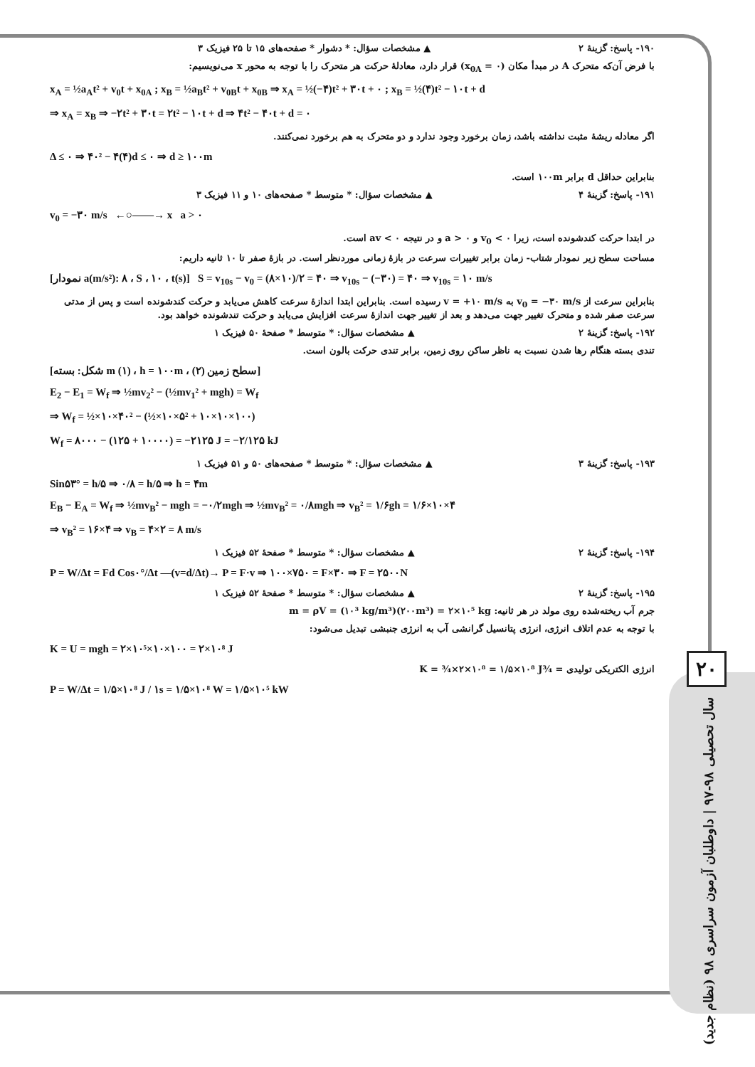۱۹۰- پاسخ: گزینهٔ ۲ ▲ مشخصات سؤال: * دشوار * صفحه‌های ۱۵ تا ۲۵ فیزیک ۳
با فرض آن‌که متحرک A در مبدأ مکان (x<sub>0A</sub> = ۰) قرار دارد، معادلهٔ حرکت هر متحرک را با توجه به محور x می‌نویسیم:
x<sub>A</sub> = ½a<sub>A</sub>t² + v<sub>0</sub>t + x<sub>0A</sub> ; x<sub>B</sub> = ½a<sub>B</sub>t² + v<sub>0B</sub>t + x<sub>0B</sub> ⇒ x<sub>A</sub> = ½(−۴)t² + ۳۰t + ۰ ; x<sub>B</sub> = ½(۴)t² − ۱۰t + d
⇒ x<sub>A</sub> = x<sub>B</sub> ⇒ −۲t² + ۳۰t = ۲t² − ۱۰t + d ⇒ ۴t² − ۴۰t + d = ۰
اگر معادله ریشهٔ مثبت نداشته باشد، زمان برخورد وجود ندارد و دو متحرک به هم برخورد نمی‌کنند.
Δ ≤ ۰ ⇒ ۴۰² − ۴(۴)d ≤ ۰ ⇒ d ≥ ۱۰۰m
بنابراین حداقل d برابر ۱۰۰m است.
۱۹۱- پاسخ: گزینهٔ ۴ ▲ مشخصات سؤال: * متوسط * صفحه‌های ۱۰ و ۱۱ فیزیک ۳
v<sub>0</sub> = −۳۰ m/s ←○——→ x a > ۰
در ابتدا حرکت کندشونده است، زیرا v<sub>0</sub> < ۰ و a > ۰ و در نتیجه av < ۰ است.
مساحت سطح زیر نمودار شتاب- زمان برابر تغییرات سرعت در بازهٔ زمانی موردنظر است. در بازهٔ صفر تا ۱۰ ثانیه داریم:
[نمودار a(m/s²): ۸ ، S ، ۱۰ ، t(s)] S = v<sub>10s</sub> − v<sub>0</sub> = (۸×۱۰)/۲ = ۴۰ ⇒ v<sub>10s</sub> − (−۳۰) = ۴۰ ⇒ v<sub>10s</sub> = ۱۰ m/s
بنابراین سرعت از v<sub>0</sub> = −۳۰ m/s به v = +۱۰ m/s رسیده است. بنابراین ابتدا اندازهٔ سرعت کاهش می‌یابد و حرکت کندشونده است و پس از مدتی سرعت صفر شده و متحرک تغییر جهت می‌دهد و بعد از تغییر جهت اندازهٔ سرعت افزایش می‌یابد و حرکت تندشونده خواهد بود.
۱۹۲- پاسخ: گزینهٔ ۲ ▲ مشخصات سؤال: * متوسط * صفحهٔ ۵۰ فیزیک ۱
تندی بسته هنگام رها شدن نسبت به ناظر ساکن روی زمین، برابر تندی حرکت بالون است.
[شکل: بسته m (۱) ، h = ۱۰۰m ، سطح زمین (۲)]
E<sub>2</sub> − E<sub>1</sub> = W<sub>f</sub> ⇒ ½mv<sub>2</sub>² − (½mv<sub>1</sub>² + mgh) = W<sub>f</sub>
⇒ W<sub>f</sub> = ½×۱۰×۴۰² − (½×۱۰×۵² + ۱۰×۱۰×۱۰۰)
W<sub>f</sub> = ۸۰۰۰ − (۱۲۵ + ۱۰۰۰۰) = −۲۱۲۵ J = −۲/۱۲۵ kJ
۱۹۳- پاسخ: گزینهٔ ۳ ▲ مشخصات سؤال: * متوسط * صفحه‌های ۵۰ و ۵۱ فیزیک ۱
Sin۵۳° = h/۵ ⇒ ۰/۸ = h/۵ ⇒ h = ۴m
E<sub>B</sub> − E<sub>A</sub> = W<sub>f</sub> ⇒ ½mv<sub>B</sub>² − mgh = −۰/۲mgh ⇒ ½mv<sub>B</sub>² = ۰/۸mgh ⇒ v<sub>B</sub>² = ۱/۶gh = ۱/۶×۱۰×۴
⇒ v<sub>B</sub>² = ۱۶×۴ ⇒ v<sub>B</sub> = ۴×۲ = ۸ m/s
۱۹۴- پاسخ: گزینهٔ ۲ ▲ مشخصات سؤال: * متوسط * صفحهٔ ۵۲ فیزیک ۱
P = W/Δt = Fd Cos۰°/Δt —(v=d/Δt)→ P = F·v ⇒ ۱۰۰×۷۵۰ = F×۳۰ ⇒ F = ۲۵۰۰N
۱۹۵- پاسخ: گزینهٔ ۲ ▲ مشخصات سؤال: * متوسط * صفحهٔ ۵۲ فیزیک ۱
جرم آب ریخته‌شده روی مولد در هر ثانیه: m = ρV = (۱۰³ kg/m³)(۲۰۰m³) = ۲×۱۰⁵ kg
با توجه به عدم اتلاف انرژی، انرژی پتانسیل گرانشی آب به انرژی جنبشی تبدیل می‌شود:
K = U = mgh = ۲×۱۰⁵×۱۰×۱۰۰ = ۲×۱۰⁸ J
انرژی الکتریکی تولیدی = ¾K = ¾×۲×۱۰⁸ = ۱/۵×۱۰⁸ J
P = W/Δt = ۱/۵×۱۰⁸ J / ۱s = ۱/۵×۱۰⁸ W = ۱/۵×۱۰⁵ kW
۲۰
سال تحصیلی ۹۸-۹۷ | داوطلبان آزمون سراسری ۹۸ (نظام جدید)